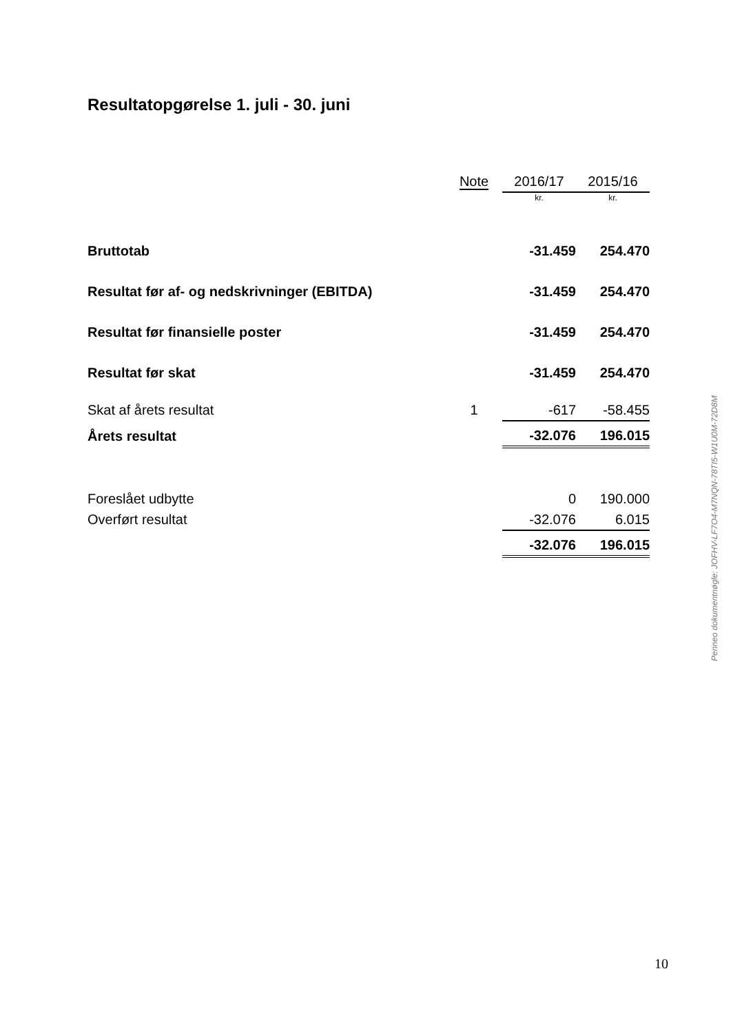Resultatopgørelse 1. juli - 30. juni
| | Note | | 2016/17 | | 2015/16 |
| --- | --- | --- | --- | --- | --- |
| | | | kr. | | kr. |
| Bruttotab | | | -31.459 | | 254.470 |
| Resultat før af- og nedskrivninger (EBITDA) | | | -31.459 | | 254.470 |
| Resultat før finansielle poster | | | -31.459 | | 254.470 |
| Resultat før skat | | | -31.459 | | 254.470 |
| Skat af årets resultat | 1 | | -617 | | -58.455 |
| Årets resultat | | | -32.076 | | 196.015 |
| Foreslået udbytte | | | 0 | | 190.000 |
| Overført resultat | | | -32.076 | | 6.015 |
| | | | -32.076 | | 196.015 |
Penneo dokumentnøgle: JOFHV-LF7O4-M7NQN-78TI5-W1U0M-72D8M
10